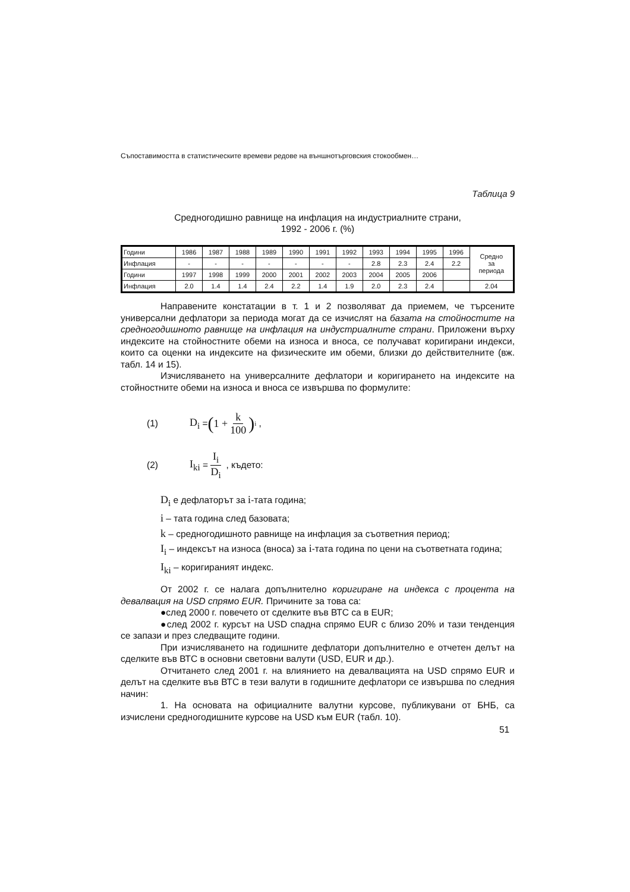Съпоставимостта в статистическите времеви редове на външнотърговския стокообмен…
Таблица 9
Средногодишно равнище на инфлация на индустриалните страни,
1992 - 2006 г. (%)
| Години | 1986 | 1987 | 1988 | 1989 | 1990 | 1991 | 1992 | 1993 | 1994 | 1995 | 1996 | Средно за периода |
| Инфлация | - | - | - | - | - | - | - | 2.8 | 2.3 | 2.4 | 2.2 | |
| Години | 1997 | 1998 | 1999 | 2000 | 2001 | 2002 | 2003 | 2004 | 2005 | 2006 | | |
| Инфлация | 2.0 | 1.4 | 1.4 | 2.4 | 2.2 | 1.4 | 1.9 | 2.0 | 2.3 | 2.4 | | 2.04 |
Направените констатации в т. 1 и 2 позволяват да приемем, че търсените универсални дефлатори за периода могат да се изчислят на базата на стойностите на средногодишното равнище на инфлация на индустриалните страни. Приложени върху индексите на стойностните обеми на износа и вноса, се получават коригирани индекси, които са оценки на индексите на физическите им обеми, близки до действителните (вж. табл. 14 и 15).
Изчисляването на универсалните дефлатори и коригирането на индексите на стойностните обеми на износа и вноса се извършва по формулите:
(1) D<sub>i</sub> = (1 + k 100)<sup>i</sup> ,
(2) I<sub>ki</sub> = I<sub>i</sub> D<sub>i</sub> , където:
D<sub>i</sub> е дефлаторът за i-тата година;
i – тата година след базовата;
k – средногодишното равнище на инфлация за съответния период;
I<sub>i</sub> – индексът на износа (вноса) за i-тата година по цени на съответната година;
I<sub>ki</sub> – коригираният индекс.
От 2002 г. се налага допълнително коригиране на индекса с процента на девалвация на USD спрямо EUR. Причините за това са:
●след 2000 г. повечето от сделките във ВТС са в EUR;
●след 2002 г. курсът на USD спадна спрямо EUR с близо 20% и тази тенденция се запази и през следващите години.
При изчисляването на годишните дефлатори допълнително е отчетен делът на сделките във ВТС в основни световни валути (USD, EUR и др.).
Отчитането след 2001 г. на влиянието на девалвацията на USD спрямо EUR и делът на сделките във ВТС в тези валути в годишните дефлатори се извършва по следния начин:
1. На основата на официалните валутни курсове, публикувани от БНБ, са изчислени средногодишните курсове на USD към EUR (табл. 10).
51